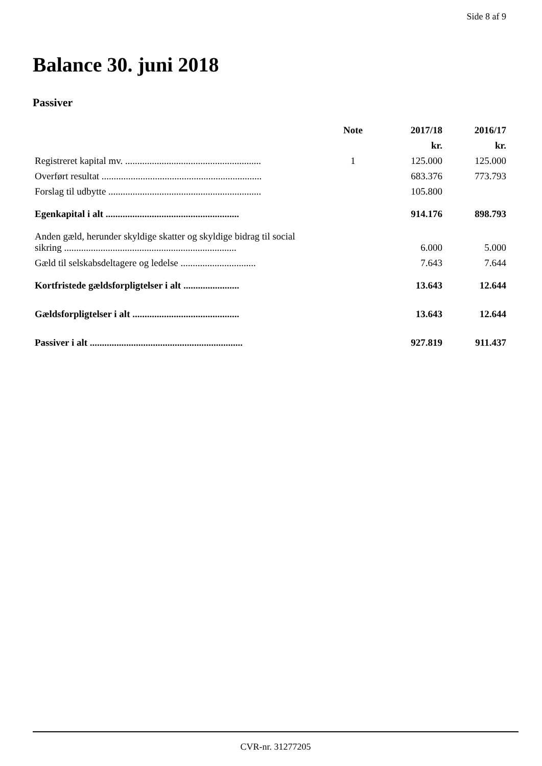Side 8 af 9
Balance 30. juni 2018
Passiver
| | Note | 2017/18 | 2016/17 |
| --- | --- | --- | --- |
| | | kr. | kr. |
| Registreret kapital mv. ........................................................ | 1 | 125.000 | 125.000 |
| Overført resultat .................................................................. | | 683.376 | 773.793 |
| Forslag til udbytte ............................................................... | | 105.800 | |
| Egenkapital i alt ....................................................... | | 914.176 | 898.793 |
| Anden gæld, herunder skyldige skatter og skyldige bidrag til social sikring ....................................................................... | | 6.000 | 5.000 |
| Gæld til selskabsdeltagere og ledelse ............................... | | 7.643 | 7.644 |
| Kortfristede gældsforpligtelser i alt ....................... | | 13.643 | 12.644 |
| Gældsforpligtelser i alt ............................................ | | 13.643 | 12.644 |
| Passiver i alt ............................................................... | | 927.819 | 911.437 |
CVR-nr. 31277205